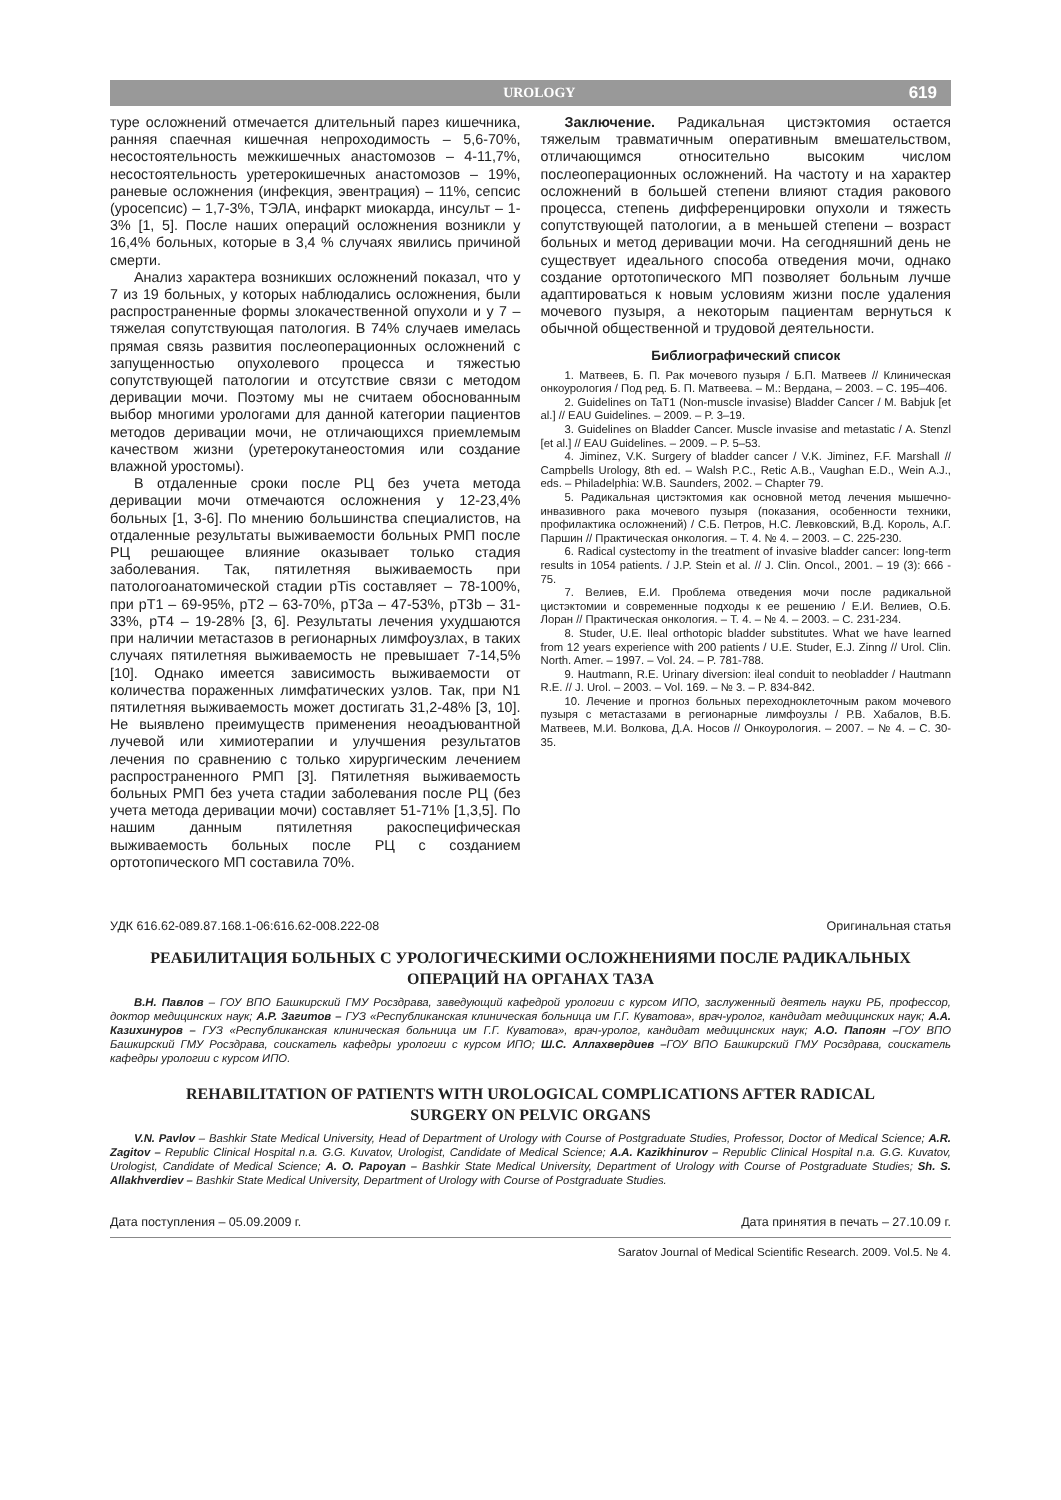UROLOGY 619
туре осложнений отмечается длительный парез кишечника, ранняя спаечная кишечная непроходимость – 5,6-70%, несостоятельность межкишечных анастомозов – 4-11,7%, несостоятельность уретерокишечных анастомозов – 19%, раневые осложнения (инфекция, эвентрация) – 11%, сепсис (уросепсис) – 1,7-3%, ТЭЛА, инфаркт миокарда, инсульт – 1-3% [1, 5]. После наших операций осложнения возникли у 16,4% больных, которые в 3,4 % случаях явились причиной смерти.
Анализ характера возникших осложнений показал, что у 7 из 19 больных, у которых наблюдались осложнения, были распространенные формы злокачественной опухоли и у 7 – тяжелая сопутствующая патология. В 74% случаев имелась прямая связь развития послеоперационных осложнений с запущенностью опухолевого процесса и тяжестью сопутствующей патологии и отсутствие связи с методом деривации мочи. Поэтому мы не считаем обоснованным выбор многими урологами для данной категории пациентов методов деривации мочи, не отличающихся приемлемым качеством жизни (уретерокутанеостомия или создание влажной уростомы).
В отдаленные сроки после РЦ без учета метода деривации мочи отмечаются осложнения у 12-23,4% больных [1, 3-6]. По мнению большинства специалистов, на отдаленные результаты выживаемости больных РМП после РЦ решающее влияние оказывает только стадия заболевания. Так, пятилетняя выживаемость при патологоанатомической стадии pTis составляет – 78-100%, при pT1 – 69-95%, pT2 – 63-70%, pT3a – 47-53%, pT3b – 31-33%, pT4 – 19-28% [3, 6]. Результаты лечения ухудшаются при наличии метастазов в регионарных лимфоузлах, в таких случаях пятилетняя выживаемость не превышает 7-14,5% [10]. Однако имеется зависимость выживаемости от количества пораженных лимфатических узлов. Так, при N1 пятилетняя выживаемость может достигать 31,2-48% [3, 10]. Не выявлено преимуществ применения неоадъювантной лучевой или химиотерапии и улучшения результатов лечения по сравнению с только хирургическим лечением распространенного РМП [3]. Пятилетняя выживаемость больных РМП без учета стадии заболевания после РЦ (без учета метода деривации мочи) составляет 51-71% [1,3,5]. По нашим данным пятилетняя ракоспецифическая выживаемость больных после РЦ с созданием ортотопического МП составила 70%.
Заключение. Радикальная цистэктомия остается тяжелым травматичным оперативным вмешательством, отличающимся относительно высоким числом послеоперационных осложнений. На частоту и на характер осложнений в большей степени влияют стадия ракового процесса, степень дифференцировки опухоли и тяжесть сопутствующей патологии, а в меньшей степени – возраст больных и метод деривации мочи. На сегодняшний день не существует идеального способа отведения мочи, однако создание ортотопического МП позволяет больным лучше адаптироваться к новым условиям жизни после удаления мочевого пузыря, а некоторым пациентам вернуться к обычной общественной и трудовой деятельности.
Библиографический список
1. Матвеев, Б. П. Рак мочевого пузыря / Б.П. Матвеев // Клиническая онкоурология / Под ред. Б. П. Матвеева. – М.: Вердана, – 2003. – С. 195–406.
2. Guidelines on TaT1 (Non-muscle invasise) Bladder Cancer / M. Babjuk [et al.] // EAU Guidelines. – 2009. – P. 3–19.
3. Guidelines on Bladder Cancer. Muscle invasise and metastatic / A. Stenzl [et al.] // EAU Guidelines. – 2009. – P. 5–53.
4. Jiminez, V.K. Surgery of bladder cancer / V.K. Jiminez, F.F. Marshall // Campbells Urology, 8th ed. – Walsh P.C., Retic A.B., Vaughan E.D., Wein A.J., eds. – Philadelphia: W.B. Saunders, 2002. – Chapter 79.
5. Радикальная цистэктомия как основной метод лечения мышечно-инвазивного рака мочевого пузыря (показания, особенности техники, профилактика осложнений) / С.Б. Петров, Н.С. Левковский, В.Д. Король, А.Г. Паршин // Практическая онкология. – Т. 4. № 4. – 2003. – С. 225-230.
6. Radical cystectomy in the treatment of invasive bladder cancer: long-term results in 1054 patients. / J.P. Stein et al. // J. Clin. Oncol., 2001. – 19 (3): 666 - 75.
7. Велиев, Е.И. Проблема отведения мочи после радикальной цистэктомии и современные подходы к ее решению / Е.И. Велиев, О.Б. Лоран // Практическая онкология. – Т. 4. – № 4. – 2003. – С. 231-234.
8. Studer, U.E. Ileal orthotopic bladder substitutes. What we have learned from 12 years experience with 200 patients / U.E. Studer, E.J. Zinng // Urol. Clin. North. Amer. – 1997. – Vol. 24. – P. 781-788.
9. Hautmann, R.E. Urinary diversion: ileal conduit to neobladder / Hautmann R.E. // J. Urol. – 2003. – Vol. 169. – № 3. – P. 834-842.
10. Лечение и прогноз больных переходноклеточным раком мочевого пузыря с метастазами в регионарные лимфоузлы / Р.В. Хабалов, В.Б. Матвеев, М.И. Волкова, Д.А. Носов // Онкоурология. – 2007. – № 4. – С. 30-35.
УДК 616.62-089.87.168.1-06:616.62-008.222-08 Оригинальная статья
РЕАБИЛИТАЦИЯ БОЛЬНЫХ С УРОЛОГИЧЕСКИМИ ОСЛОЖНЕНИЯМИ ПОСЛЕ РАДИКАЛЬНЫХ ОПЕРАЦИЙ НА ОРГАНАХ ТАЗА
В.Н. Павлов – ГОУ ВПО Башкирский ГМУ Росздрава, заведующий кафедрой урологии с курсом ИПО, заслуженный деятель науки РБ, профессор, доктор медицинских наук; А.Р. Загитов – ГУЗ «Республиканская клиническая больница им Г.Г. Куватова», врач-уролог, кандидат медицинских наук; А.А. Казихинуров – ГУЗ «Республиканская клиническая больница им Г.Г. Куватова», врач-уролог, кандидат медицинских наук; А.О. Папоян –ГОУ ВПО Башкирский ГМУ Росздрава, соискатель кафедры урологии с курсом ИПО; Ш.С. Аллахвердиев –ГОУ ВПО Башкирский ГМУ Росздрава, соискатель кафедры урологии с курсом ИПО.
REHABILITATION OF PATIENTS WITH UROLOGICAL COMPLICATIONS AFTER RADICAL SURGERY ON PELVIC ORGANS
V.N. Pavlov – Bashkir State Medical University, Head of Department of Urology with Course of Postgraduate Studies, Professor, Doctor of Medical Science; A.R. Zagitov – Republic Clinical Hospital n.a. G.G. Kuvatov, Urologist, Candidate of Medical Science; A.A. Kazikhinurov – Republic Clinical Hospital n.a. G.G. Kuvatov, Urologist, Candidate of Medical Science; A. O. Papoyan – Bashkir State Medical University, Department of Urology with Course of Postgraduate Studies; Sh. S. Allakhverdiev – Bashkir State Medical University, Department of Urology with Course of Postgraduate Studies.
Дата поступления – 05.09.2009 г. Дата принятия в печать – 27.10.09 г.
Saratov Journal of Medical Scientific Research. 2009. Vol.5. № 4.